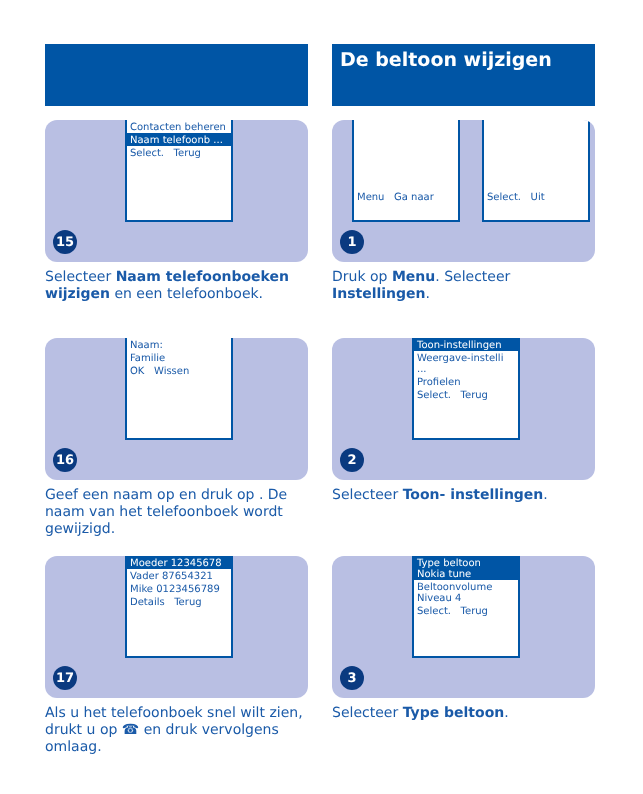Contacten beheren
Naam telefoonb ...
Select. Terug
15
Selecteer Naam telefoonboeken wijzigen en een telefoonboek.
Naam:
Familie
OK Wissen
16
Geef een naam op en druk op . De naam van het telefoonboek wordt gewijzigd.
Moeder 12345678
Vader 87654321
Mike 0123456789
Details Terug
17
Als u het telefoonboek snel wilt zien, drukt u op ☎ en druk vervolgens omlaag.
De beltoon wijzigen
Menu Ga naar Select. Uit
1
Druk op Menu. Selecteer Instellingen.
Toon-instellingen
Weergave-instelli ...
Profielen
Select. Terug
2
Selecteer Toon- instellingen.
Type beltoon
Nokia tune
Beltoonvolume
Niveau 4
Select. Terug
3
Selecteer Type beltoon.